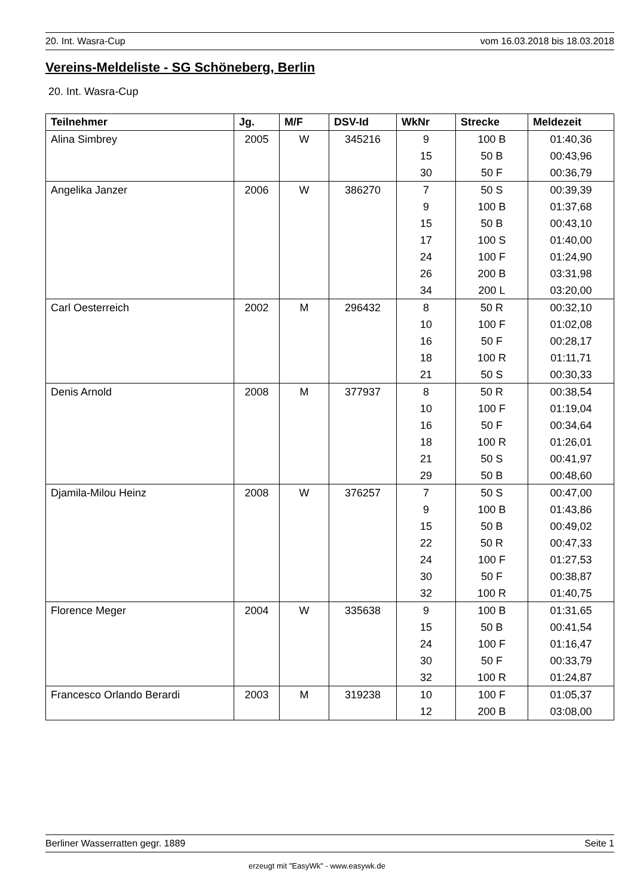20. Int. Wasra-Cup vom 16.03.2018 bis 18.03.2018
Vereins-Meldeliste - SG Schöneberg, Berlin
20. Int. Wasra-Cup
| Teilnehmer | Jg. | M/F | DSV-Id | WkNr | Strecke | Meldezeit |
| --- | --- | --- | --- | --- | --- | --- |
| Alina Simbrey | 2005 | W | 345216 | 9 | 100 B | 01:40,36 |
| | | | | 15 | 50 B | 00:43,96 |
| | | | | 30 | 50 F | 00:36,79 |
| Angelika Janzer | 2006 | W | 386270 | 7 | 50 S | 00:39,39 |
| | | | | 9 | 100 B | 01:37,68 |
| | | | | 15 | 50 B | 00:43,10 |
| | | | | 17 | 100 S | 01:40,00 |
| | | | | 24 | 100 F | 01:24,90 |
| | | | | 26 | 200 B | 03:31,98 |
| | | | | 34 | 200 L | 03:20,00 |
| Carl Oesterreich | 2002 | M | 296432 | 8 | 50 R | 00:32,10 |
| | | | | 10 | 100 F | 01:02,08 |
| | | | | 16 | 50 F | 00:28,17 |
| | | | | 18 | 100 R | 01:11,71 |
| | | | | 21 | 50 S | 00:30,33 |
| Denis Arnold | 2008 | M | 377937 | 8 | 50 R | 00:38,54 |
| | | | | 10 | 100 F | 01:19,04 |
| | | | | 16 | 50 F | 00:34,64 |
| | | | | 18 | 100 R | 01:26,01 |
| | | | | 21 | 50 S | 00:41,97 |
| | | | | 29 | 50 B | 00:48,60 |
| Djamila-Milou Heinz | 2008 | W | 376257 | 7 | 50 S | 00:47,00 |
| | | | | 9 | 100 B | 01:43,86 |
| | | | | 15 | 50 B | 00:49,02 |
| | | | | 22 | 50 R | 00:47,33 |
| | | | | 24 | 100 F | 01:27,53 |
| | | | | 30 | 50 F | 00:38,87 |
| | | | | 32 | 100 R | 01:40,75 |
| Florence Meger | 2004 | W | 335638 | 9 | 100 B | 01:31,65 |
| | | | | 15 | 50 B | 00:41,54 |
| | | | | 24 | 100 F | 01:16,47 |
| | | | | 30 | 50 F | 00:33,79 |
| | | | | 32 | 100 R | 01:24,87 |
| Francesco Orlando Berardi | 2003 | M | 319238 | 10 | 100 F | 01:05,37 |
| | | | | 12 | 200 B | 03:08,00 |
Berliner Wasserratten gegr. 1889 Seite 1
erzeugt mit "EasyWk" - www.easywk.de